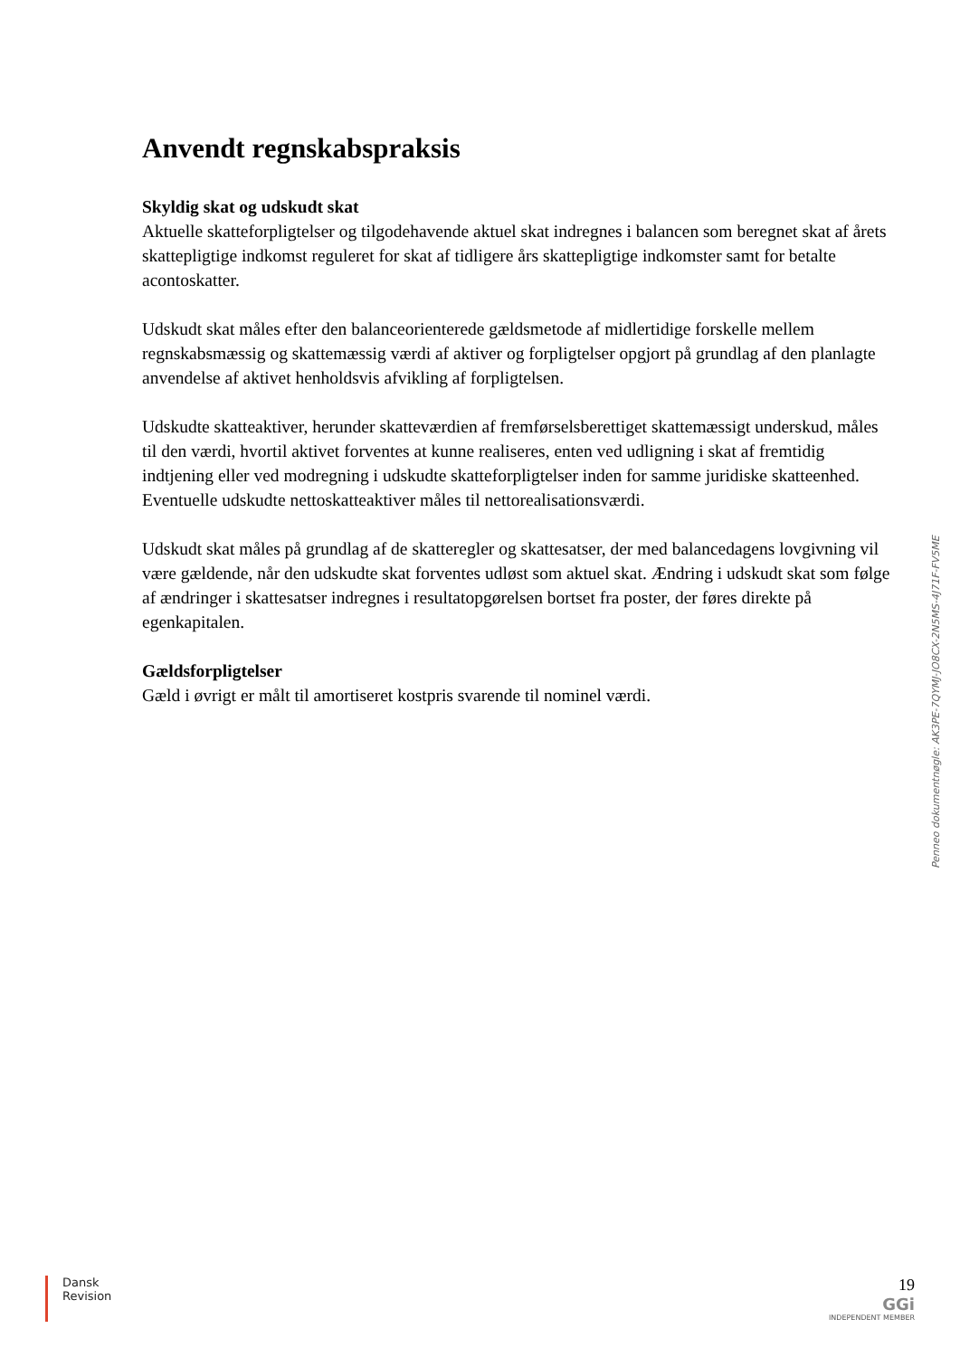Anvendt regnskabspraksis
Skyldig skat og udskudt skat
Aktuelle skatteforpligtelser og tilgodehavende aktuel skat indregnes i balancen som beregnet skat af årets skattepligtige indkomst reguleret for skat af tidligere års skattepligtige indkomster samt for betalte acontoskatter.
Udskudt skat måles efter den balanceorienterede gældsmetode af midlertidige forskelle mellem regnskabsmæssig og skattemæssig værdi af aktiver og forpligtelser opgjort på grundlag af den planlagte anvendelse af aktivet henholdsvis afvikling af forpligtelsen.
Udskudte skatteaktiver, herunder skatteværdien af fremførselsberettiget skattemæssigt underskud, måles til den værdi, hvortil aktivet forventes at kunne realiseres, enten ved udligning i skat af fremtidig indtjening eller ved modregning i udskudte skatteforpligtelser inden for samme juridiske skatteenhed. Eventuelle udskudte nettoskatteaktiver måles til nettorealisationsværdi.
Udskudt skat måles på grundlag af de skatteregler og skattesatser, der med balancedagens lovgivning vil være gældende, når den udskudte skat forventes udløst som aktuel skat. Ændring i udskudt skat som følge af ændringer i skattesatser indregnes i resultatopgørelsen bortset fra poster, der føres direkte på egenkapitalen.
Gældsforpligtelser
Gæld i øvrigt er målt til amortiseret kostpris svarende til nominel værdi.
Penneo dokumentnøgle: AK3PE-7QYMJ-JO8CX-2N5MS-4J71F-FV5ME
Dansk
Revision
19
GGi
INDEPENDENT MEMBER